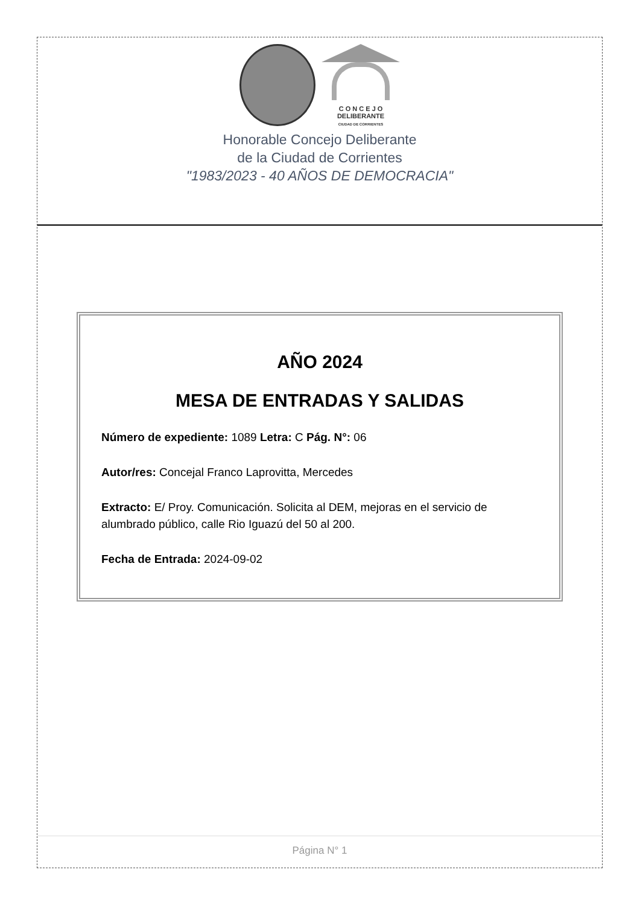C O N C E J O
DELIBERANTE
CIUDAD DE CORRIENTES
Honorable Concejo Deliberante
de la Ciudad de Corrientes
"1983/2023 - 40 AÑOS DE DEMOCRACIA"
AÑO 2024
MESA DE ENTRADAS Y SALIDAS
Número de expediente: 1089 Letra: C Pág. N°: 06
Autor/res: Concejal Franco Laprovitta, Mercedes
Extracto: E/ Proy. Comunicación. Solicita al DEM, mejoras en el servicio de alumbrado público, calle Rio Iguazú del 50 al 200.
Fecha de Entrada: 2024-09-02
Página N° 1